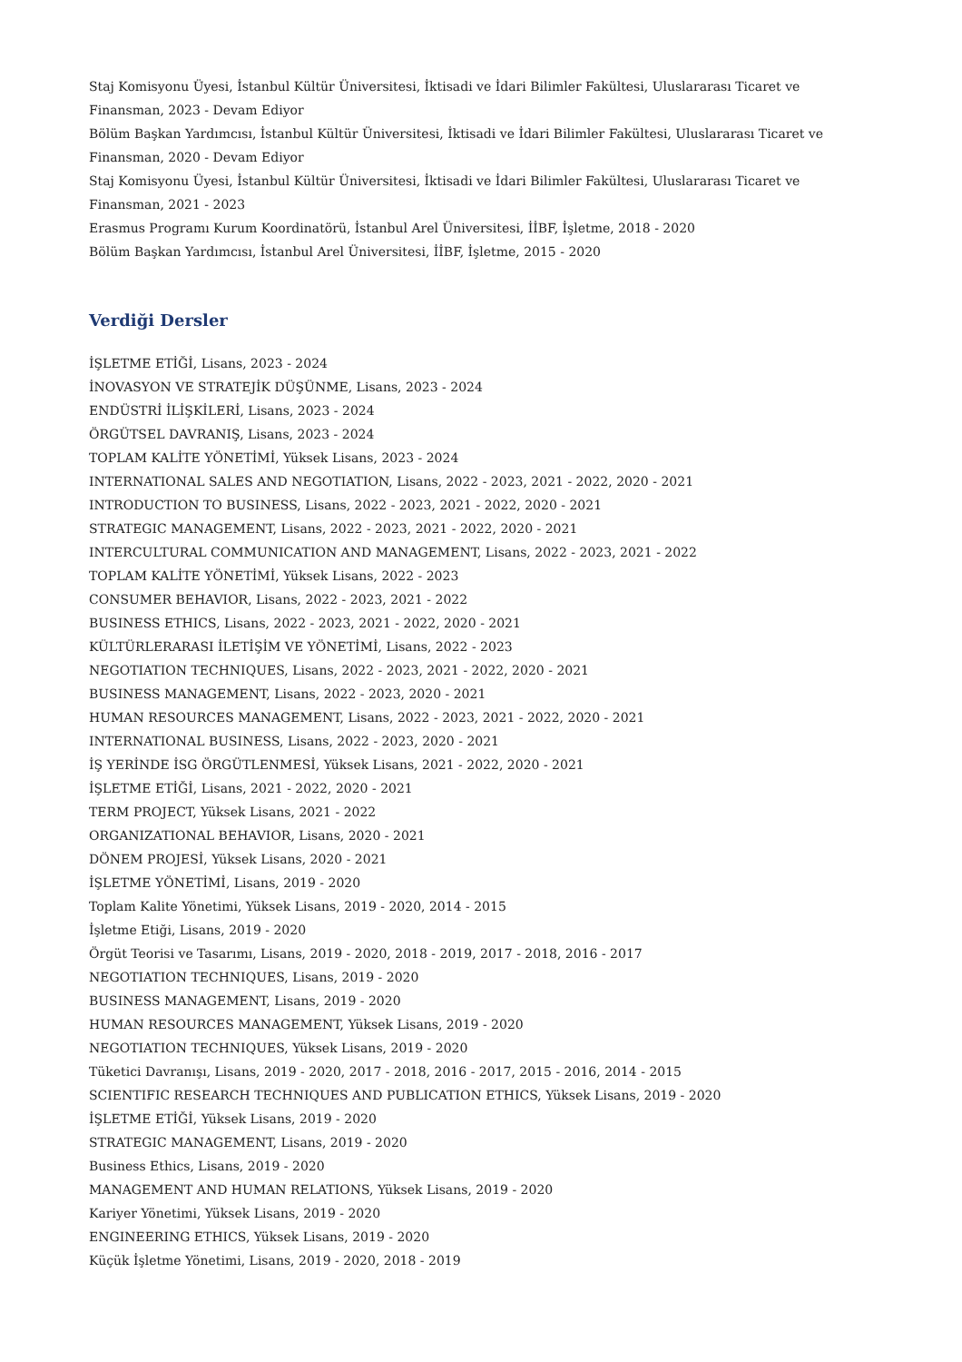Staj Komisyonu Üyesi, İstanbul Kültür Üniversitesi, İktisadi ve İdari Bilimler Fakültesi, Uluslararası Ticaret ve Finansman, 2023 - Devam Ediyor
Bölüm Başkan Yardımcısı, İstanbul Kültür Üniversitesi, İktisadi ve İdari Bilimler Fakültesi, Uluslararası Ticaret ve Finansman, 2020 - Devam Ediyor
Staj Komisyonu Üyesi, İstanbul Kültür Üniversitesi, İktisadi ve İdari Bilimler Fakültesi, Uluslararası Ticaret ve Finansman, 2021 - 2023
Erasmus Programı Kurum Koordinatörü, İstanbul Arel Üniversitesi, İİBF, İşletme, 2018 - 2020
Bölüm Başkan Yardımcısı, İstanbul Arel Üniversitesi, İİBF, İşletme, 2015 - 2020
Verdiği Dersler
İŞLETME ETİĞİ, Lisans, 2023 - 2024
İNOVASYON VE STRATEJİK DÜŞÜNME, Lisans, 2023 - 2024
ENDÜSTRİ İLİŞKİLERİ, Lisans, 2023 - 2024
ÖRGÜTSEL DAVRANIŞ, Lisans, 2023 - 2024
TOPLAM KALİTE YÖNETİMİ, Yüksek Lisans, 2023 - 2024
INTERNATIONAL SALES AND NEGOTIATION, Lisans, 2022 - 2023, 2021 - 2022, 2020 - 2021
INTRODUCTION TO BUSINESS, Lisans, 2022 - 2023, 2021 - 2022, 2020 - 2021
STRATEGIC MANAGEMENT, Lisans, 2022 - 2023, 2021 - 2022, 2020 - 2021
INTERCULTURAL COMMUNICATION AND MANAGEMENT, Lisans, 2022 - 2023, 2021 - 2022
TOPLAM KALİTE YÖNETİMİ, Yüksek Lisans, 2022 - 2023
CONSUMER BEHAVIOR, Lisans, 2022 - 2023, 2021 - 2022
BUSINESS ETHICS, Lisans, 2022 - 2023, 2021 - 2022, 2020 - 2021
KÜLTÜRLERARASI İLETİŞİM VE YÖNETİMİ, Lisans, 2022 - 2023
NEGOTIATION TECHNIQUES, Lisans, 2022 - 2023, 2021 - 2022, 2020 - 2021
BUSINESS MANAGEMENT, Lisans, 2022 - 2023, 2020 - 2021
HUMAN RESOURCES MANAGEMENT, Lisans, 2022 - 2023, 2021 - 2022, 2020 - 2021
INTERNATIONAL BUSINESS, Lisans, 2022 - 2023, 2020 - 2021
İŞ YERİNDE İSG ÖRGÜTLENMESİ, Yüksek Lisans, 2021 - 2022, 2020 - 2021
İŞLETME ETİĞİ, Lisans, 2021 - 2022, 2020 - 2021
TERM PROJECT, Yüksek Lisans, 2021 - 2022
ORGANIZATIONAL BEHAVIOR, Lisans, 2020 - 2021
DÖNEM PROJESİ, Yüksek Lisans, 2020 - 2021
İŞLETME YÖNETİMİ, Lisans, 2019 - 2020
Toplam Kalite Yönetimi, Yüksek Lisans, 2019 - 2020, 2014 - 2015
İşletme Etiği, Lisans, 2019 - 2020
Örgüt Teorisi ve Tasarımı, Lisans, 2019 - 2020, 2018 - 2019, 2017 - 2018, 2016 - 2017
NEGOTIATION TECHNIQUES, Lisans, 2019 - 2020
BUSINESS MANAGEMENT, Lisans, 2019 - 2020
HUMAN RESOURCES MANAGEMENT, Yüksek Lisans, 2019 - 2020
NEGOTIATION TECHNIQUES, Yüksek Lisans, 2019 - 2020
Tüketici Davranışı, Lisans, 2019 - 2020, 2017 - 2018, 2016 - 2017, 2015 - 2016, 2014 - 2015
SCIENTIFIC RESEARCH TECHNIQUES AND PUBLICATION ETHICS, Yüksek Lisans, 2019 - 2020
İŞLETME ETİĞİ, Yüksek Lisans, 2019 - 2020
STRATEGIC MANAGEMENT, Lisans, 2019 - 2020
Business Ethics, Lisans, 2019 - 2020
MANAGEMENT AND HUMAN RELATIONS, Yüksek Lisans, 2019 - 2020
Kariyer Yönetimi, Yüksek Lisans, 2019 - 2020
ENGINEERING ETHICS, Yüksek Lisans, 2019 - 2020
Küçük İşletme Yönetimi, Lisans, 2019 - 2020, 2018 - 2019